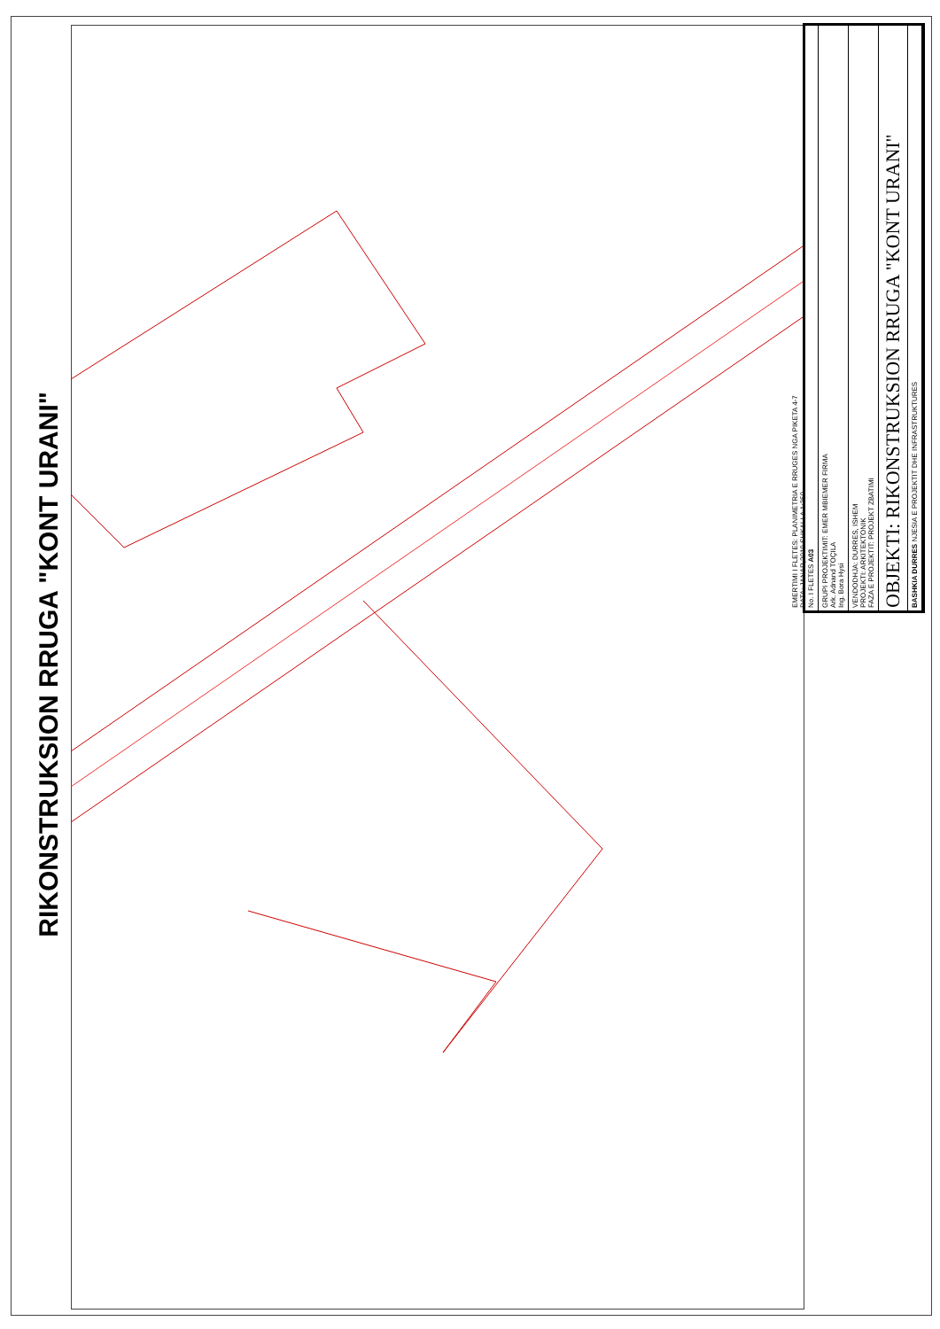RIKONSTRUKSION RRUGA "KONT URANI"
BASHKIA DURRES NJESIA E PROJEKTIT DHE INFRASTRUKTURES
OBJEKTI: RIKONSTRUKSION RRUGA "KONT URANI"
VENDODHJA: DURRES, ISHEM
PROJEKTI: ARKITEKTONIK
FAZA E PROJEKTIT: PROJEKT ZBATIMI
GRUPI PROJEKTIMIT: EMER MBIEMER FIRMA
Ark. Adnand TOÇILA
Ing. Bora Hysi
EMERTIMI I FLETES: PLANIMETRIA E RRUGES NGA PIKETA 4-7
DATA: JANAR,2019 SHKALLA 1:250
No. I FLETES A03